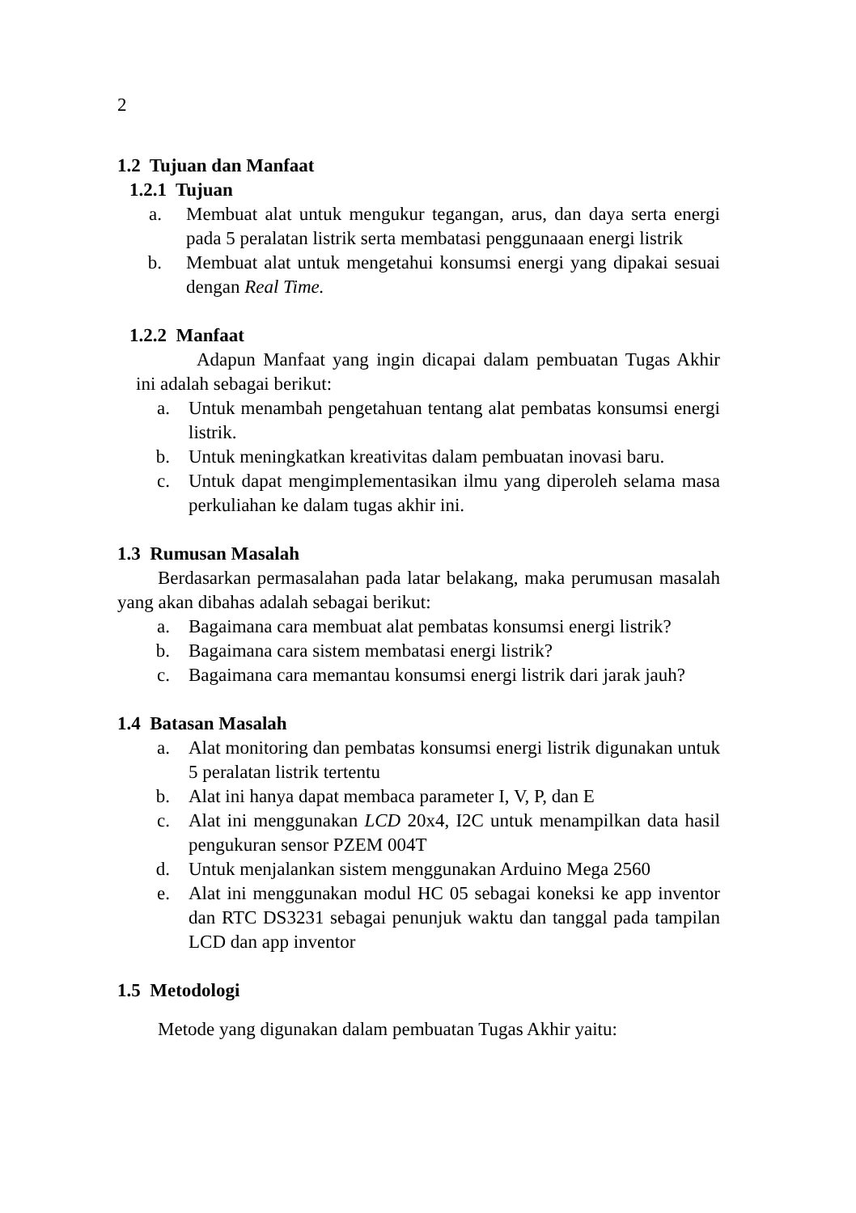2
1.2 Tujuan dan Manfaat
1.2.1 Tujuan
a. Membuat alat untuk mengukur tegangan, arus, dan daya serta energi pada 5 peralatan listrik serta membatasi penggunaaan energi listrik
b. Membuat alat untuk mengetahui konsumsi energi yang dipakai sesuai dengan Real Time.
1.2.2 Manfaat
Adapun Manfaat yang ingin dicapai dalam pembuatan Tugas Akhir ini adalah sebagai berikut:
a. Untuk menambah pengetahuan tentang alat pembatas konsumsi energi listrik.
b. Untuk meningkatkan kreativitas dalam pembuatan inovasi baru.
c. Untuk dapat mengimplementasikan ilmu yang diperoleh selama masa perkuliahan ke dalam tugas akhir ini.
1.3 Rumusan Masalah
Berdasarkan permasalahan pada latar belakang, maka perumusan masalah yang akan dibahas adalah sebagai berikut:
a. Bagaimana cara membuat alat pembatas konsumsi energi listrik?
b. Bagaimana cara sistem membatasi energi listrik?
c. Bagaimana cara memantau konsumsi energi listrik dari jarak jauh?
1.4 Batasan Masalah
a. Alat monitoring dan pembatas konsumsi energi listrik digunakan untuk 5 peralatan listrik tertentu
b. Alat ini hanya dapat membaca parameter I, V, P, dan E
c. Alat ini menggunakan LCD 20x4, I2C untuk menampilkan data hasil pengukuran sensor PZEM 004T
d. Untuk menjalankan sistem menggunakan Arduino Mega 2560
e. Alat ini menggunakan modul HC 05 sebagai koneksi ke app inventor dan RTC DS3231 sebagai penunjuk waktu dan tanggal pada tampilan LCD dan app inventor
1.5 Metodologi
Metode yang digunakan dalam pembuatan Tugas Akhir yaitu: